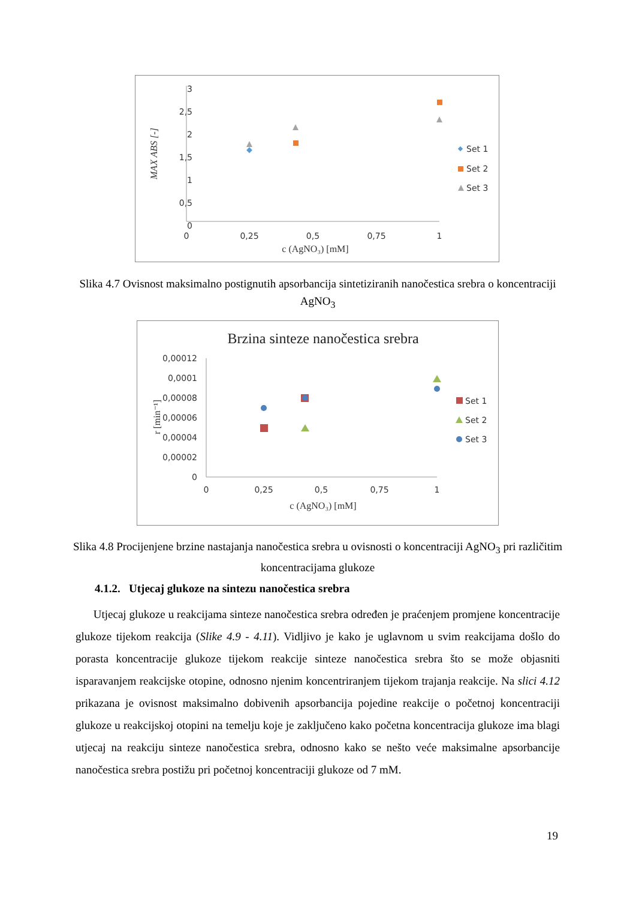3
2,5
2
1,5
1
0,5
0
0
0,25
0,5
0,75
1
c (AgNO₃) [mM]
MAX ABS [-]
Set 1
Set 2
Set 3
Slika 4.7 Ovisnost maksimalno postignutih apsorbancija sintetiziranih nanočestica srebra o koncentraciji AgNO<sub>3</sub>
Brzina sinteze nanočestica srebra
0,00012
0,0001
0,00008
0,00006
0,00004
0,00002
0
0
0,25
0,5
0,75
1
c (AgNO₃) [mM]
r [min⁻¹]
Set 1
Set 2
Set 3
Slika 4.8 Procijenjene brzine nastajanja nanočestica srebra u ovisnosti o koncentraciji AgNO<sub>3</sub> pri različitim koncentracijama glukoze
4.1.2. Utjecaj glukoze na sintezu nanočestica srebra
Utjecaj glukoze u reakcijama sinteze nanočestica srebra određen je praćenjem promjene koncentracije glukoze tijekom reakcija (Slike 4.9 - 4.11). Vidljivo je kako je uglavnom u svim reakcijama došlo do porasta koncentracije glukoze tijekom reakcije sinteze nanočestica srebra što se može objasniti isparavanjem reakcijske otopine, odnosno njenim koncentriranjem tijekom trajanja reakcije. Na slici 4.12 prikazana je ovisnost maksimalno dobivenih apsorbancija pojedine reakcije o početnoj koncentraciji glukoze u reakcijskoj otopini na temelju koje je zaključeno kako početna koncentracija glukoze ima blagi utjecaj na reakciju sinteze nanočestica srebra, odnosno kako se nešto veće maksimalne apsorbancije nanočestica srebra postižu pri početnoj koncentraciji glukoze od 7 mM.
19